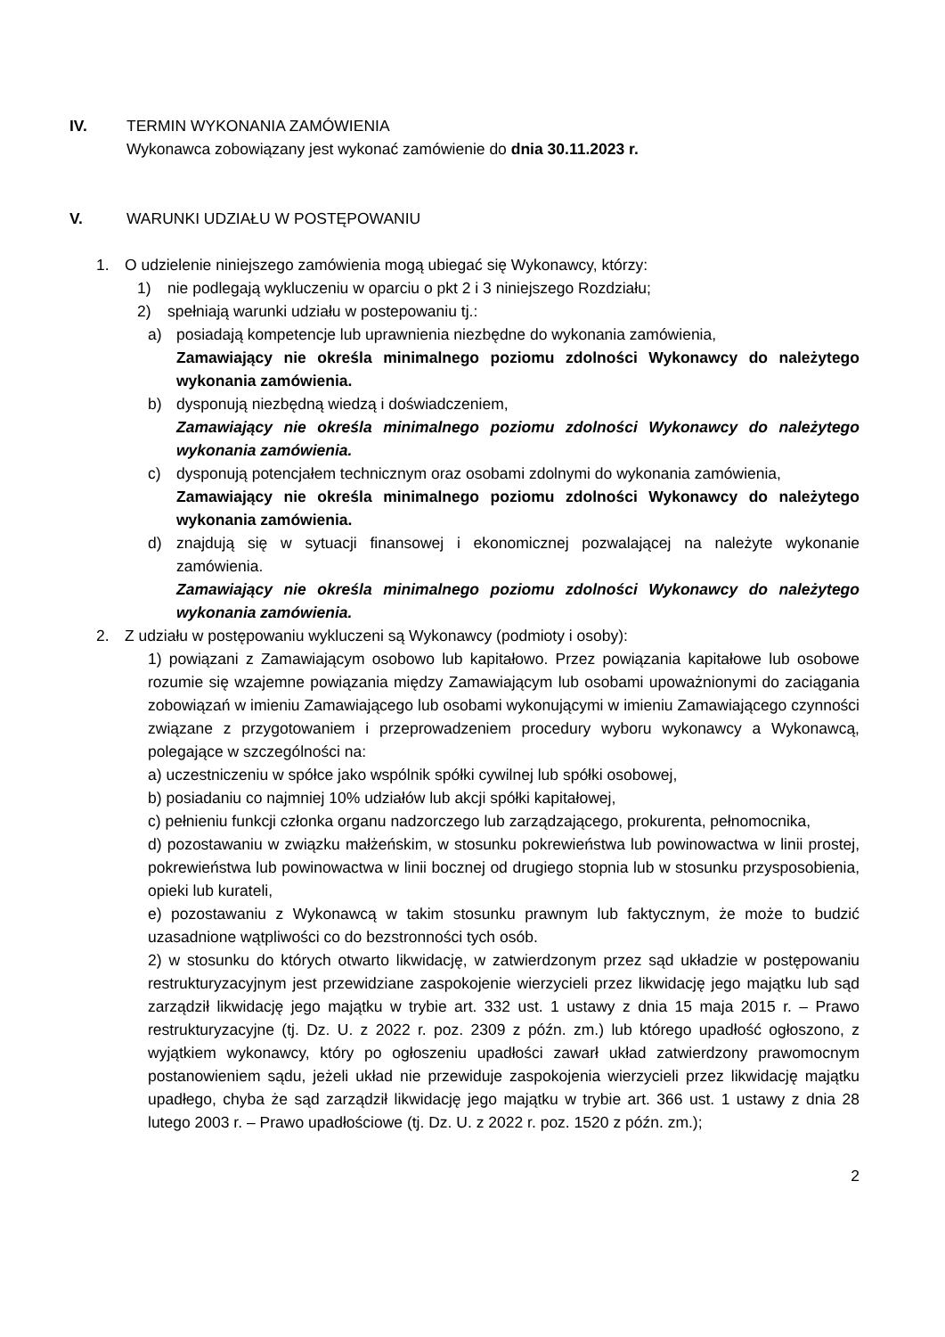IV. TERMIN WYKONANIA ZAMÓWIENIA
Wykonawca zobowiązany jest wykonać zamówienie do dnia 30.11.2023 r.
V. WARUNKI UDZIAŁU W POSTĘPOWANIU
1. O udzielenie niniejszego zamówienia mogą ubiegać się Wykonawcy, którzy:
1) nie podlegają wykluczeniu w oparciu o pkt 2 i 3 niniejszego Rozdziału;
2) spełniają warunki udziału w postepowaniu tj.:
a) posiadają kompetencje lub uprawnienia niezbędne do wykonania zamówienia,
Zamawiający nie określa minimalnego poziomu zdolności Wykonawcy do należytego wykonania zamówienia.
b) dysponują niezbędną wiedzą i doświadczeniem,
Zamawiający nie określa minimalnego poziomu zdolności Wykonawcy do należytego wykonania zamówienia.
c) dysponują potencjałem technicznym oraz osobami zdolnymi do wykonania zamówienia,
Zamawiający nie określa minimalnego poziomu zdolności Wykonawcy do należytego wykonania zamówienia.
d) znajdują się w sytuacji finansowej i ekonomicznej pozwalającej na należyte wykonanie zamówienia.
Zamawiający nie określa minimalnego poziomu zdolności Wykonawcy do należytego wykonania zamówienia.
2. Z udziału w postępowaniu wykluczeni są Wykonawcy (podmioty i osoby):
1) powiązani z Zamawiającym osobowo lub kapitałowo. Przez powiązania kapitałowe lub osobowe rozumie się wzajemne powiązania między Zamawiającym lub osobami upoważnionymi do zaciągania zobowiązań w imieniu Zamawiającego lub osobami wykonującymi w imieniu Zamawiającego czynności związane z przygotowaniem i przeprowadzeniem procedury wyboru wykonawcy a Wykonawcą, polegające w szczególności na:
a) uczestniczeniu w spółce jako wspólnik spółki cywilnej lub spółki osobowej,
b) posiadaniu co najmniej 10% udziałów lub akcji spółki kapitałowej,
c) pełnieniu funkcji członka organu nadzorczego lub zarządzającego, prokurenta, pełnomocnika,
d) pozostawaniu w związku małżeńskim, w stosunku pokrewieństwa lub powinowactwa w linii prostej, pokrewieństwa lub powinowactwa w linii bocznej od drugiego stopnia lub w stosunku przysposobienia, opieki lub kurateli,
e) pozostawaniu z Wykonawcą w takim stosunku prawnym lub faktycznym, że może to budzić uzasadnione wątpliwości co do bezstronności tych osób.
2) w stosunku do których otwarto likwidację, w zatwierdzonym przez sąd układzie w postępowaniu restrukturyzacyjnym jest przewidziane zaspokojenie wierzycieli przez likwidację jego majątku lub sąd zarządził likwidację jego majątku w trybie art. 332 ust. 1 ustawy z dnia 15 maja 2015 r. – Prawo restrukturyzacyjne (tj. Dz. U. z 2022 r. poz. 2309 z późn. zm.) lub którego upadłość ogłoszono, z wyjątkiem wykonawcy, który po ogłoszeniu upadłości zawarł układ zatwierdzony prawomocnym postanowieniem sądu, jeżeli układ nie przewiduje zaspokojenia wierzycieli przez likwidację majątku upadłego, chyba że sąd zarządził likwidację jego majątku w trybie art. 366 ust. 1 ustawy z dnia 28 lutego 2003 r. – Prawo upadłościowe (tj. Dz. U. z 2022 r. poz. 1520 z późn. zm.);
2